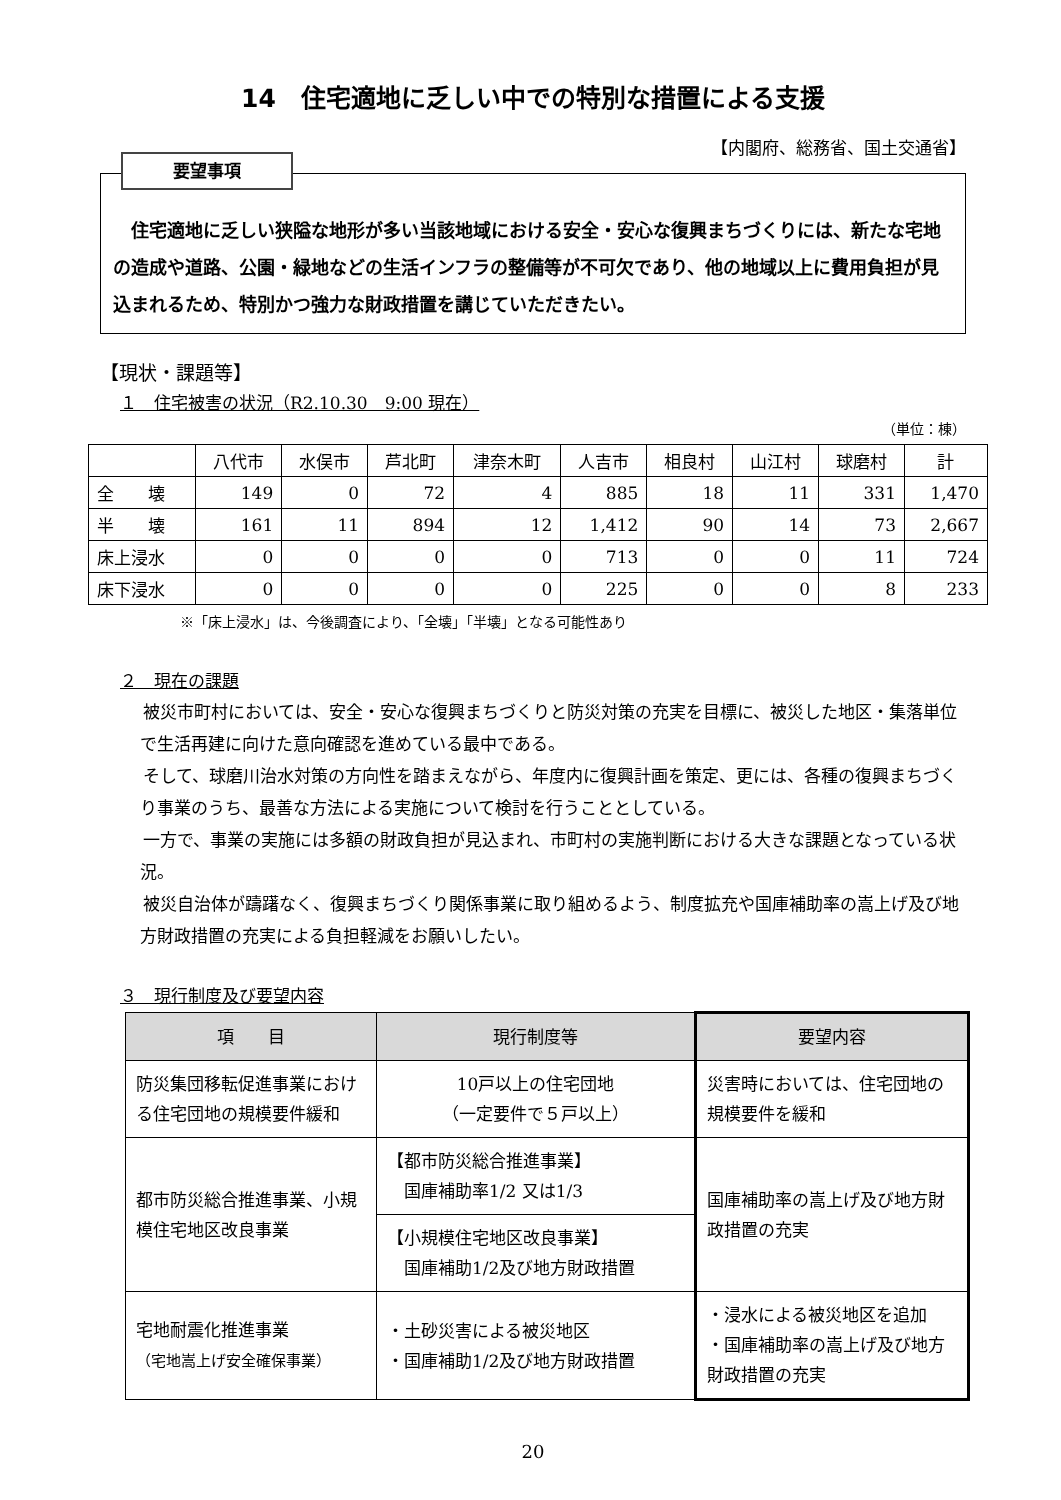14　住宅適地に乏しい中での特別な措置による支援
【内閣府、総務省、国土交通省】
要望事項
　住宅適地に乏しい狭隘な地形が多い当該地域における安全・安心な復興まちづくりには、新たな宅地の造成や道路、公園・緑地などの生活インフラの整備等が不可欠であり、他の地域以上に費用負担が見込まれるため、特別かつ強力な財政措置を講じていただきたい。
【現状・課題等】
１　住宅被害の状況（R2.10.30　9:00 現在）
（単位：棟）
| | 八代市 | 水俣市 | 芦北町 | 津奈木町 | 人吉市 | 相良村 | 山江村 | 球磨村 | 計 |
| --- | --- | --- | --- | --- | --- | --- | --- | --- | --- |
| 全 壊 | 149 | 0 | 72 | 4 | 885 | 18 | 11 | 331 | 1,470 |
| 半 壊 | 161 | 11 | 894 | 12 | 1,412 | 90 | 14 | 73 | 2,667 |
| 床上浸水 | 0 | 0 | 0 | 0 | 713 | 0 | 0 | 11 | 724 |
| 床下浸水 | 0 | 0 | 0 | 0 | 225 | 0 | 0 | 8 | 233 |
※「床上浸水」は、今後調査により、「全壊」「半壊」となる可能性あり
２　現在の課題
　被災市町村においては、安全・安心な復興まちづくりと防災対策の充実を目標に、被災した地区・集落単位で生活再建に向けた意向確認を進めている最中である。
　そして、球磨川治水対策の方向性を踏まえながら、年度内に復興計画を策定、更には、各種の復興まちづくり事業のうち、最善な方法による実施について検討を行うこととしている。
　一方で、事業の実施には多額の財政負担が見込まれ、市町村の実施判断における大きな課題となっている状況。
　被災自治体が躊躇なく、復興まちづくり関係事業に取り組めるよう、制度拡充や国庫補助率の嵩上げ及び地方財政措置の充実による負担軽減をお願いしたい。
３　現行制度及び要望内容
| 項 目 | 現行制度等 | 要望内容 |
| --- | --- | --- |
| 防災集団移転促進事業における住宅団地の規模要件緩和 | 10戸以上の住宅団地 （一定要件で５戸以上） | 災害時においては、住宅団地の規模要件を緩和 |
| 都市防災総合推進事業、小規模住宅地区改良事業 | 【都市防災総合推進事業】 国庫補助率1/2 又は1/3 | 国庫補助率の嵩上げ及び地方財政措置の充実 |
| | 【小規模住宅地区改良事業】 国庫補助1/2及び地方財政措置 | |
| 宅地耐震化推進事業 （宅地嵩上げ安全確保事業） | ・土砂災害による被災地区 ・国庫補助1/2及び地方財政措置 | ・浸水による被災地区を追加 ・国庫補助率の嵩上げ及び地方財政措置の充実 |
20